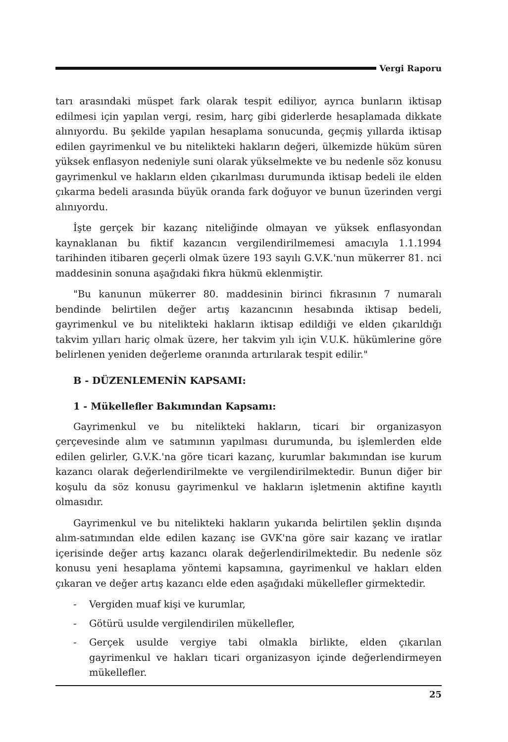Vergi Raporu
tarı arasındaki müspet fark olarak tespit ediliyor, ayrıca bunların iktisap edilmesi için yapılan vergi, resim, harç gibi giderlerde hesaplamada dikkate alınıyordu. Bu şekilde yapılan hesaplama sonucunda, geçmiş yıllarda iktisap edilen gayrimenkul ve bu nitelikteki hakların değeri, ülkemizde hüküm süren yüksek enflasyon nedeniyle suni olarak yükselmekte ve bu nedenle söz konusu gayrimenkul ve hakların elden çıkarılması durumunda iktisap bedeli ile elden çıkarma bedeli arasında büyük oranda fark doğuyor ve bunun üzerinden vergi alınıyordu.
İşte gerçek bir kazanç niteliğinde olmayan ve yüksek enflasyondan kaynaklanan bu fiktif kazancın vergilendirilmemesi amacıyla 1.1.1994 tarihinden itibaren geçerli olmak üzere 193 sayılı G.V.K.'nun mükerrer 81. nci maddesinin sonuna aşağıdaki fıkra hükmü eklenmiştir.
"Bu kanunun mükerrer 80. maddesinin birinci fıkrasının 7 numaralı bendinde belirtilen değer artış kazancının hesabında iktisap bedeli, gayrimenkul ve bu nitelikteki hakların iktisap edildiği ve elden çıkarıldığı takvim yılları hariç olmak üzere, her takvim yılı için V.U.K. hükümlerine göre belirlenen yeniden değerleme oranında artırılarak tespit edilir."
B - DÜZENLEMENİN KAPSAMI:
1 - Mükellefler Bakımından Kapsamı:
Gayrimenkul ve bu nitelikteki hakların, ticari bir organizasyon çerçevesinde alım ve satımının yapılması durumunda, bu işlemlerden elde edilen gelirler, G.V.K.'na göre ticari kazanç, kurumlar bakımından ise kurum kazancı olarak değerlendirilmekte ve vergilendirilmektedir. Bunun diğer bir koşulu da söz konusu gayrimenkul ve hakların işletmenin aktifine kayıtlı olmasıdır.
Gayrimenkul ve bu nitelikteki hakların yukarıda belirtilen şeklin dışında alım-satımından elde edilen kazanç ise GVK'na göre sair kazanç ve iratlar içerisinde değer artış kazancı olarak değerlendirilmektedir. Bu nedenle söz konusu yeni hesaplama yöntemi kapsamına, gayrimenkul ve hakları elden çıkaran ve değer artış kazancı elde eden aşağıdaki mükellefler girmektedir.
- Vergiden muaf kişi ve kurumlar,
- Götürü usulde vergilendirilen mükellefler,
- Gerçek usulde vergiye tabi olmakla birlikte, elden çıkarılan gayrimenkul ve hakları ticari organizasyon içinde değerlendirmeyen mükellefler.
25